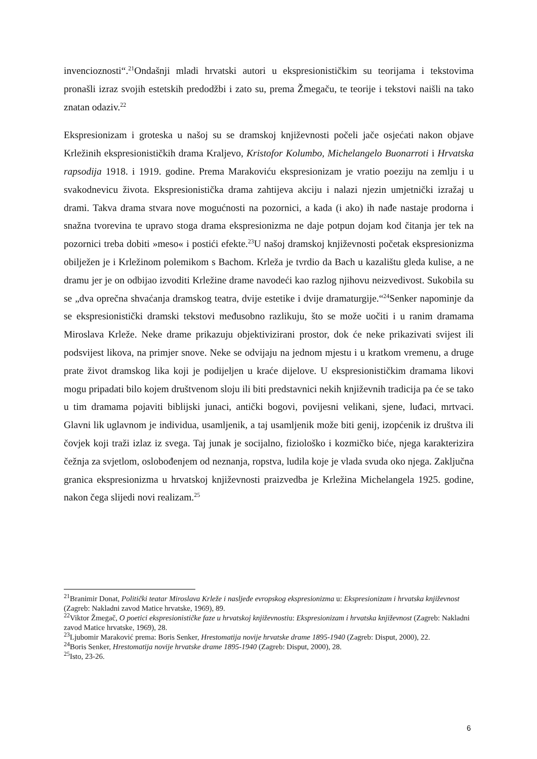invencioznosti“.<sup>21</sup>Ondašnji mladi hrvatski autori u ekspresionističkim su teorijama i tekstovima pronašli izraz svojih estetskih predodžbi i zato su, prema Žmegaču, te teorije i tekstovi naišli na tako znatan odaziv.<sup>22</sup>
Ekspresionizam i groteska u našoj su se dramskoj književnosti počeli jače osjećati nakon objave Krležinih ekspresionističkih drama Kraljevo, Kristofor Kolumbo, Michelangelo Buonarroti i Hrvatska rapsodija 1918. i 1919. godine. Prema Marakoviću ekspresionizam je vratio poeziju na zemlju i u svakodnevicu života. Ekspresionistička drama zahtijeva akciju i nalazi njezin umjetnički izražaj u drami. Takva drama stvara nove mogućnosti na pozornici, a kada (i ako) ih nađe nastaje prodorna i snažna tvorevina te upravo stoga drama ekspresionizma ne daje potpun dojam kod čitanja jer tek na pozornici treba dobiti »meso« i postići efekte.<sup>23</sup>U našoj dramskoj književnosti početak ekspresionizma obilježen je i Krležinom polemikom s Bachom. Krleža je tvrdio da Bach u kazalištu gleda kulise, a ne dramu jer je on odbijao izvoditi Krležine drame navodeći kao razlog njihovu neizvedivost. Sukobila su se „dva oprečna shvaćanja dramskog teatra, dvije estetike i dvije dramaturgije.“<sup>24</sup>Senker napominje da se ekspresionistički dramski tekstovi međusobno razlikuju, što se može uočiti i u ranim dramama Miroslava Krleže. Neke drame prikazuju objektivizirani prostor, dok će neke prikazivati svijest ili podsvijest likova, na primjer snove. Neke se odvijaju na jednom mjestu i u kratkom vremenu, a druge prate život dramskog lika koji je podijeljen u kraće dijelove. U ekspresionističkim dramama likovi mogu pripadati bilo kojem društvenom sloju ili biti predstavnici nekih književnih tradicija pa će se tako u tim dramama pojaviti biblijski junaci, antički bogovi, povijesni velikani, sjene, luđaci, mrtvaci. Glavni lik uglavnom je individua, usamljenik, a taj usamljenik može biti genij, izopćenik iz društva ili čovjek koji traži izlaz iz svega. Taj junak je socijalno, fiziološko i kozmičko biće, njega karakterizira čežnja za svjetlom, oslobođenjem od neznanja, ropstva, ludila koje je vlada svuda oko njega. Zaključna granica ekspresionizma u hrvatskoj književnosti praizvedba je Krležina Michelangela 1925. godine, nakon čega slijedi novi realizam.<sup>25</sup>
<sup>21</sup> Branimir Donat, Politički teatar Miroslava Krleže i nasljeđe evropskog ekspresionizma u: Ekspresionizam i hrvatska književnost (Zagreb: Nakladni zavod Matice hrvatske, 1969), 89.
<sup>22</sup> Viktor Žmegač, O poetici ekspresionističke faze u hrvatskoj književnostiu: Ekspresionizam i hrvatska književnost (Zagreb: Nakladni zavod Matice hrvatske, 1969), 28.
<sup>23</sup> Ljubomir Maraković prema: Boris Senker, Hrestomatija novije hrvatske drame 1895-1940 (Zagreb: Disput, 2000), 22.
<sup>24</sup> Boris Senker, Hrestomatija novije hrvatske drame 1895-1940 (Zagreb: Disput, 2000), 28.
<sup>25</sup> Isto, 23-26.
6